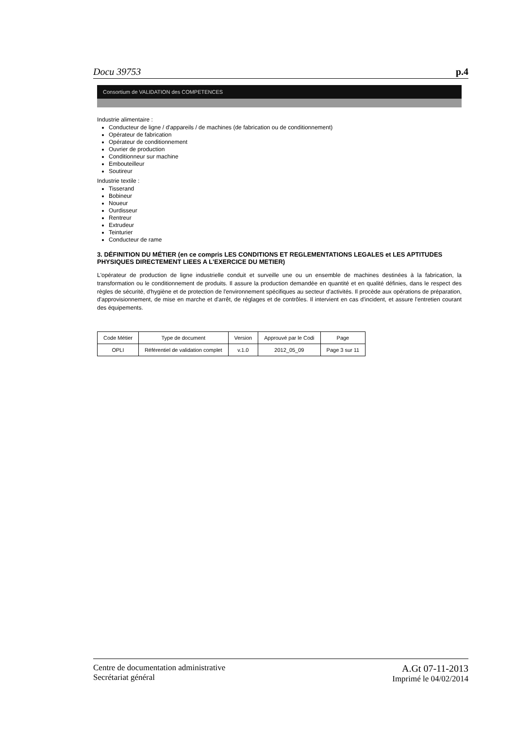Docu 39753 p.4
Consortium de VALIDATION des COMPETENCES
Industrie alimentaire :
Conducteur de ligne / d'appareils / de machines (de fabrication ou de conditionnement)
Opérateur de fabrication
Opérateur de conditionnement
Ouvrier de production
Conditionneur sur machine
Embouteilleur
Soutireur
Industrie textile :
Tisserand
Bobineur
Noueur
Ourdisseur
Rentreur
Extrudeur
Teinturier
Conducteur de rame
3. DÉFINITION DU MÉTIER (en ce compris LES CONDITIONS ET REGLEMENTATIONS LEGALES et LES APTITUDES PHYSIQUES DIRECTEMENT LIEES A L'EXERCICE DU METIER)
L'opérateur de production de ligne industrielle conduit et surveille une ou un ensemble de machines destinées à la fabrication, la transformation ou le conditionnement de produits. Il assure la production demandée en quantité et en qualité définies, dans le respect des règles de sécurité, d'hygiène et de protection de l'environnement spécifiques au secteur d'activités. Il procède aux opérations de préparation, d'approvisionnement, de mise en marche et d'arrêt, de réglages et de contrôles. Il intervient en cas d'incident, et assure l'entretien courant des équipements.
| Code Métier | Type de document | Version | Approuvé par le Codi | Page |
| --- | --- | --- | --- | --- |
| OPLI | Référentiel de validation complet | v.1.0 | 2012_05_09 | Page 3 sur 11 |
Centre de documentation administrative
Secrétariat général
A.Gt 07-11-2013
Imprimé le 04/02/2014